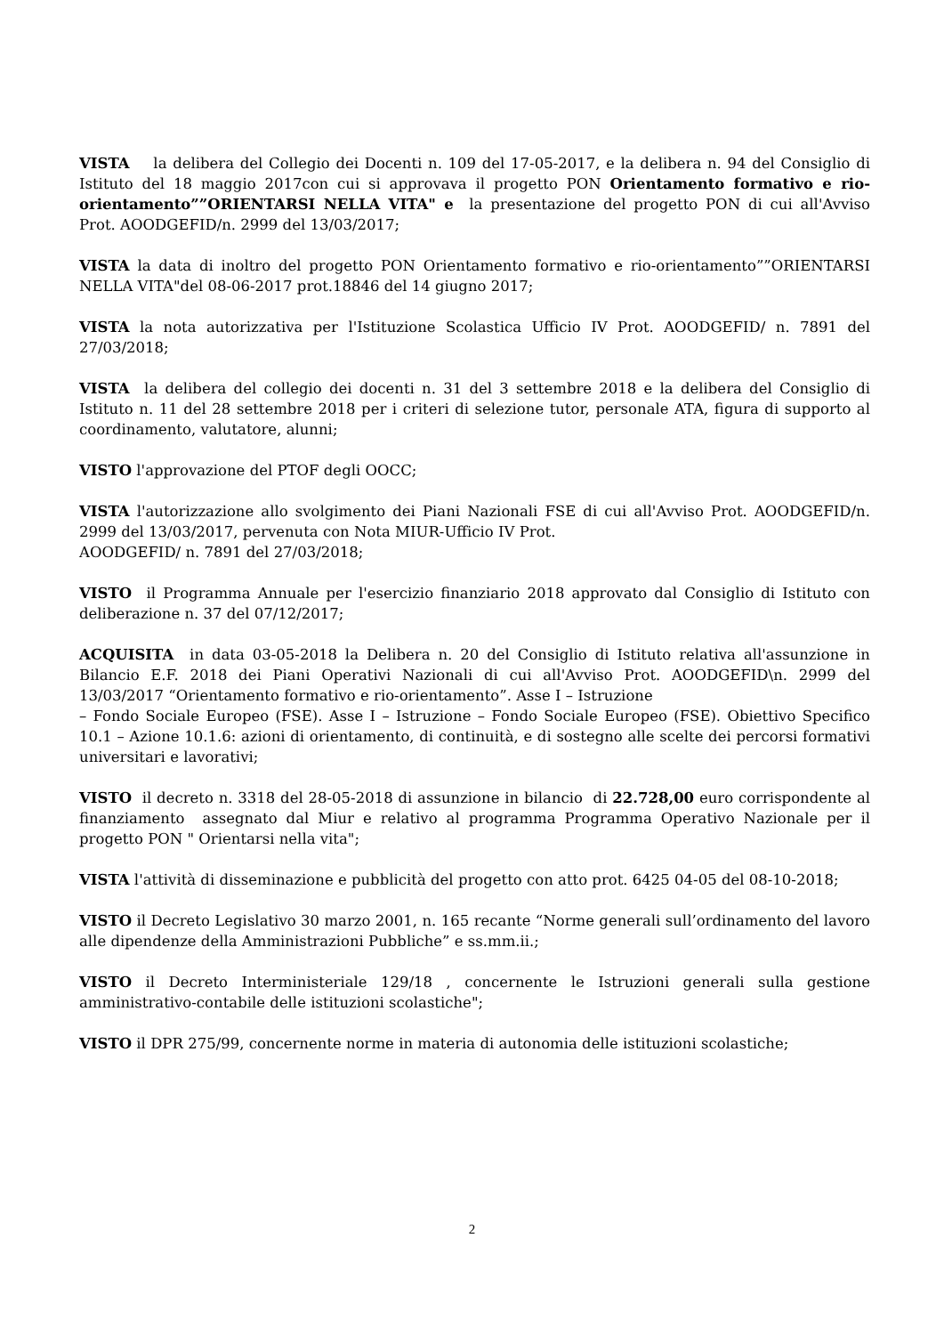VISTA la delibera del Collegio dei Docenti n. 109 del 17-05-2017, e la delibera n. 94 del Consiglio di Istituto del 18 maggio 2017con cui si approvava il progetto PON Orientamento formativo e rio-orientamento””ORIENTARSI NELLA VITA" e la presentazione del progetto PON di cui all'Avviso Prot. AOODGEFID/n. 2999 del 13/03/2017;
VISTA la data di inoltro del progetto PON Orientamento formativo e rio-orientamento””ORIENTARSI NELLA VITA"del 08-06-2017 prot.18846 del 14 giugno 2017;
VISTA la nota autorizzativa per l'Istituzione Scolastica Ufficio IV Prot. AOODGEFID/ n. 7891 del 27/03/2018;
VISTA la delibera del collegio dei docenti n. 31 del 3 settembre 2018 e la delibera del Consiglio di Istituto n. 11 del 28 settembre 2018 per i criteri di selezione tutor, personale ATA, figura di supporto al coordinamento, valutatore, alunni;
VISTO l'approvazione del PTOF degli OOCC;
VISTA l'autorizzazione allo svolgimento dei Piani Nazionali FSE di cui all'Avviso Prot. AOODGEFID/n. 2999 del 13/03/2017, pervenuta con Nota MIUR-Ufficio IV Prot.
AOODGEFID/ n. 7891 del 27/03/2018;
VISTO il Programma Annuale per l'esercizio finanziario 2018 approvato dal Consiglio di Istituto con deliberazione n. 37 del 07/12/2017;
ACQUISITA in data 03-05-2018 la Delibera n. 20 del Consiglio di Istituto relativa all'assunzione in Bilancio E.F. 2018 dei Piani Operativi Nazionali di cui all'Avviso Prot. AOODGEFID\n. 2999 del 13/03/2017 “Orientamento formativo e rio-orientamento”. Asse I – Istruzione
– Fondo Sociale Europeo (FSE). Asse I – Istruzione – Fondo Sociale Europeo (FSE). Obiettivo Specifico 10.1 – Azione 10.1.6: azioni di orientamento, di continuità, e di sostegno alle scelte dei percorsi formativi universitari e lavorativi;
VISTO il decreto n. 3318 del 28-05-2018 di assunzione in bilancio di 22.728,00 euro corrispondente al finanziamento assegnato dal Miur e relativo al programma Programma Operativo Nazionale per il progetto PON " Orientarsi nella vita";
VISTA l'attività di disseminazione e pubblicità del progetto con atto prot. 6425 04-05 del 08-10-2018;
VISTO il Decreto Legislativo 30 marzo 2001, n. 165 recante “Norme generali sull’ordinamento del lavoro alle dipendenze della Amministrazioni Pubbliche” e ss.mm.ii.;
VISTO il Decreto Interministeriale 129/18 , concernente le Istruzioni generali sulla gestione amministrativo-contabile delle istituzioni scolastiche";
VISTO il DPR 275/99, concernente norme in materia di autonomia delle istituzioni scolastiche;
2